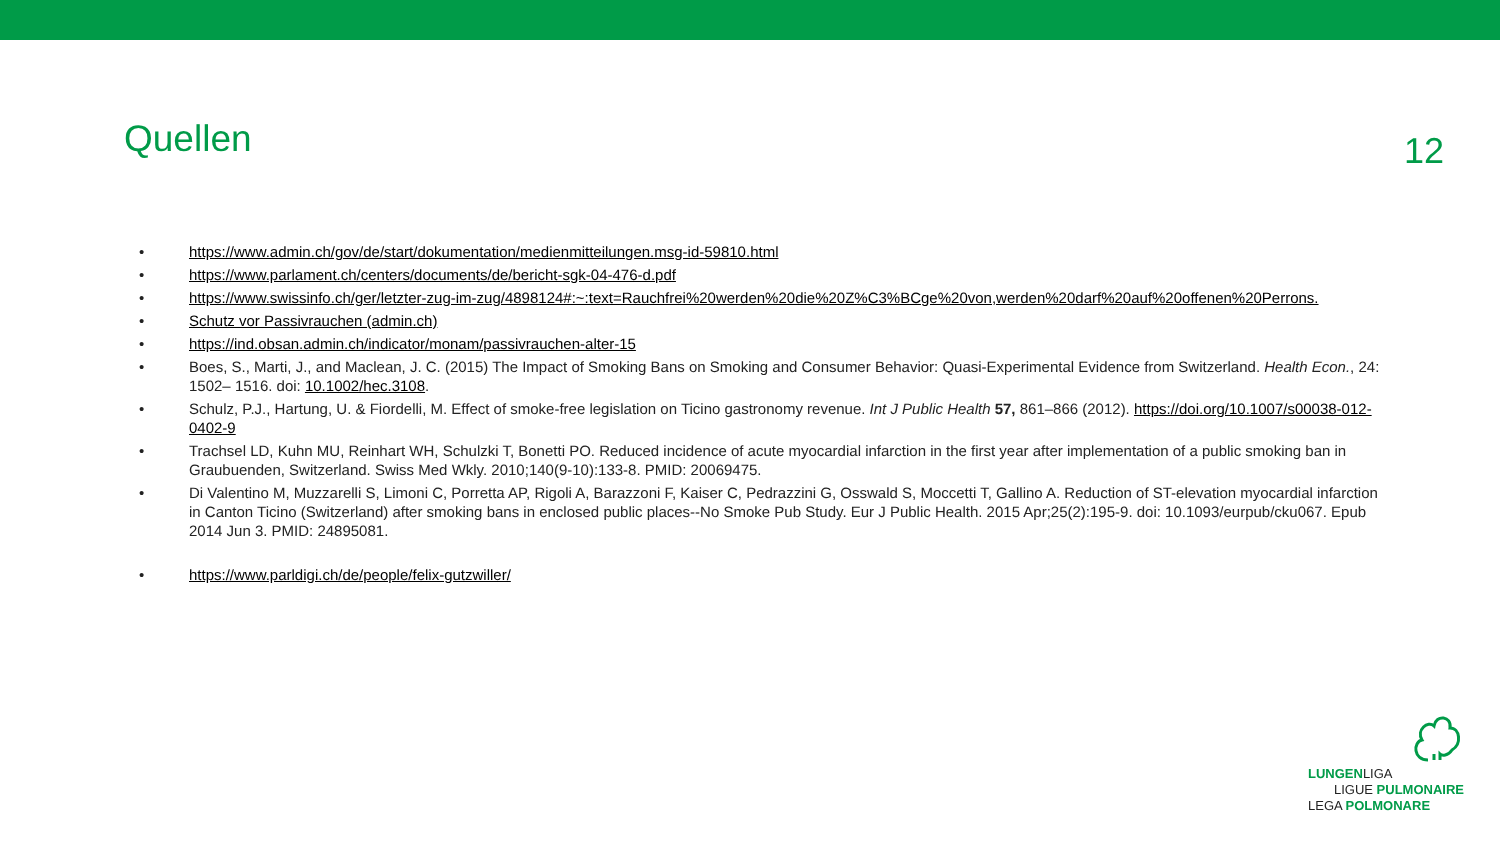Quellen
12
• https://www.admin.ch/gov/de/start/dokumentation/medienmitteilungen.msg-id-59810.html
• https://www.parlament.ch/centers/documents/de/bericht-sgk-04-476-d.pdf
• https://www.swissinfo.ch/ger/letzter-zug-im-zug/4898124#:~:text=Rauchfrei%20werden%20die%20Z%C3%BCge%20von,werden%20darf%20auf%20offenen%20Perrons.
• Schutz vor Passivrauchen (admin.ch)
• https://ind.obsan.admin.ch/indicator/monam/passivrauchen-alter-15
• Boes, S., Marti, J., and Maclean, J. C. (2015) The Impact of Smoking Bans on Smoking and Consumer Behavior: Quasi-Experimental Evidence from Switzerland. Health Econ., 24: 1502– 1516. doi: 10.1002/hec.3108.
• Schulz, P.J., Hartung, U. & Fiordelli, M. Effect of smoke-free legislation on Ticino gastronomy revenue. Int J Public Health 57, 861–866 (2012). https://doi.org/10.1007/s00038-012-0402-9
• Trachsel LD, Kuhn MU, Reinhart WH, Schulzki T, Bonetti PO. Reduced incidence of acute myocardial infarction in the first year after implementation of a public smoking ban in Graubuenden, Switzerland. Swiss Med Wkly. 2010;140(9-10):133-8. PMID: 20069475.
• Di Valentino M, Muzzarelli S, Limoni C, Porretta AP, Rigoli A, Barazzoni F, Kaiser C, Pedrazzini G, Osswald S, Moccetti T, Gallino A. Reduction of ST-elevation myocardial infarction in Canton Ticino (Switzerland) after smoking bans in enclosed public places--No Smoke Pub Study. Eur J Public Health. 2015 Apr;25(2):195-9. doi: 10.1093/eurpub/cku067. Epub 2014 Jun 3. PMID: 24895081.
• https://www.parldigi.ch/de/people/felix-gutzwiller/
LUNGENLIGA
LIGUE PULMONAIRE
LEGA POLMONARE